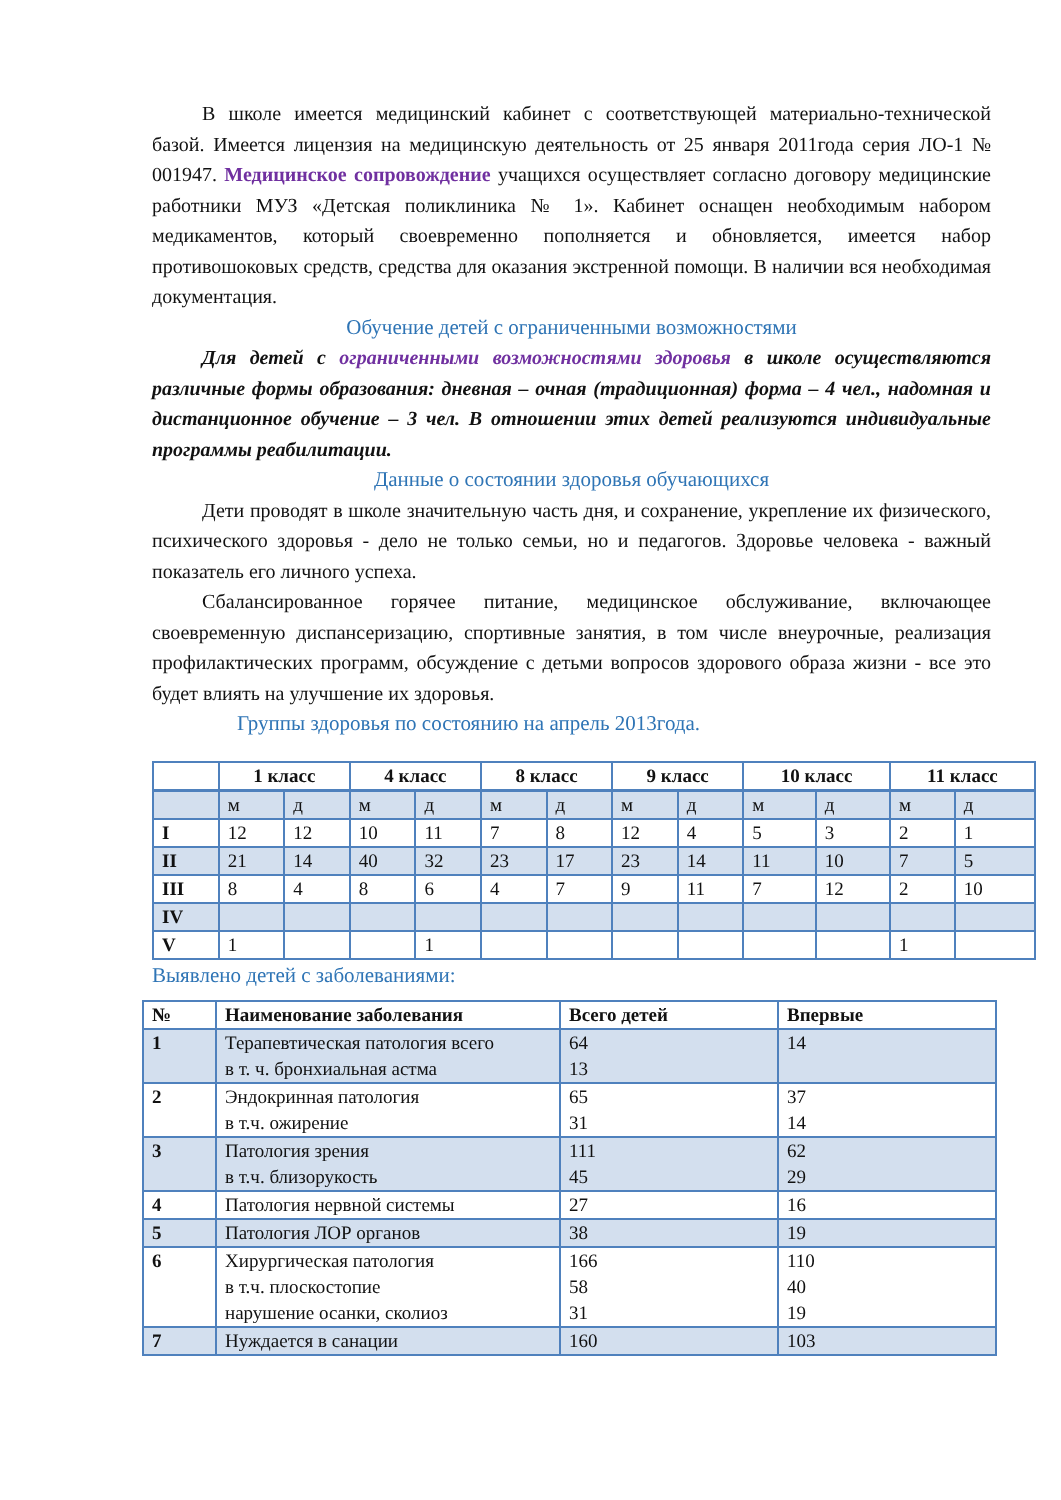В школе имеется медицинский кабинет с соответствующей материально-технической базой. Имеется лицензия на медицинскую деятельность от 25 января 2011года серия ЛО-1 № 001947. Медицинское сопровождение учащихся осуществляет согласно договору медицинские работники МУЗ «Детская поликлиника № 1». Кабинет оснащен необходимым набором медикаментов, который своевременно пополняется и обновляется, имеется набор противошоковых средств, средства для оказания экстренной помощи. В наличии вся необходимая документация.
Обучение детей с ограниченными возможностями
Для детей с ограниченными возможностями здоровья в школе осуществляются различные формы образования: дневная – очная (традиционная) форма – 4 чел., надомная и дистанционное обучение – 3 чел. В отношении этих детей реализуются индивидуальные программы реабилитации.
Данные о состоянии здоровья обучающихся
Дети проводят в школе значительную часть дня, и сохранение, укрепление их физического, психического здоровья - дело не только семьи, но и педагогов. Здоровье человека - важный показатель его личного успеха.
Сбалансированное горячее питание, медицинское обслуживание, включающее своевременную диспансеризацию, спортивные занятия, в том числе внеурочные, реализация профилактических программ, обсуждение с детьми вопросов здорового образа жизни - все это будет влиять на улучшение их здоровья.
Группы здоровья по состоянию на апрель 2013года.
| | 1 класс | | 4 класс | | 8 класс | | 9 класс | | 10 класс | | 11 класс | |
| --- | --- | --- | --- | --- | --- | --- | --- | --- | --- | --- | --- | --- |
| | м | д | м | д | м | д | м | д | м | д | м | д |
| I | 12 | 12 | 10 | 11 | 7 | 8 | 12 | 4 | 5 | 3 | 2 | 1 |
| II | 21 | 14 | 40 | 32 | 23 | 17 | 23 | 14 | 11 | 10 | 7 | 5 |
| III | 8 | 4 | 8 | 6 | 4 | 7 | 9 | 11 | 7 | 12 | 2 | 10 |
| IV | | | | | | | | | | | | |
| V | 1 | | | 1 | | | | | | | 1 | |
Выявлено детей с заболеваниями:
| № | Наименование заболевания | Всего детей | Впервые |
| --- | --- | --- | --- |
| 1 | Терапевтическая патология всего в т. ч. бронхиальная астма | 64 13 | 14 |
| 2 | Эндокринная патология в т.ч. ожирение | 65 31 | 37 14 |
| 3 | Патология зрения в т.ч. близорукость | 111 45 | 62 29 |
| 4 | Патология нервной системы | 27 | 16 |
| 5 | Патология ЛОР органов | 38 | 19 |
| 6 | Хирургическая патология в т.ч. плоскостопие нарушение осанки, сколиоз | 166 58 31 | 110 40 19 |
| 7 | Нуждается в санации | 160 | 103 |